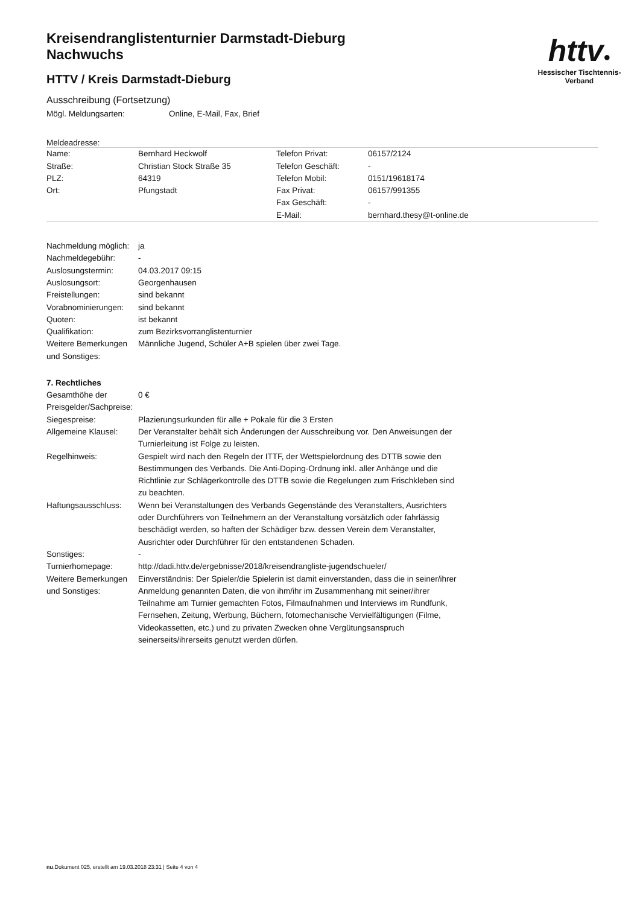httv●
Hessischer Tischtennis-Verband
Kreisendranglistenturnier Darmstadt-Dieburg
Nachwuchs
HTTV / Kreis Darmstadt-Dieburg
Ausschreibung (Fortsetzung)
| Mögl. Meldungsarten: | Online, E-Mail, Fax, Brief |
Meldeadresse:
| Name: | Bernhard Heckwolf | Telefon Privat: | 06157/2124 |
| Straße: | Christian Stock Straße 35 | Telefon Geschäft: | - |
| PLZ: | 64319 | Telefon Mobil: | 0151/19618174 |
| Ort: | Pfungstadt | Fax Privat: | 06157/991355 |
| | | Fax Geschäft: | - |
| | | E-Mail: | bernhard.thesy@t-online.de |
| Nachmeldung möglich: | ja |
| Nachmeldegebühr: | - |
| Auslosungstermin: | 04.03.2017 09:15 |
| Auslosungsort: | Georgenhausen |
| Freistellungen: | sind bekannt |
| Vorabnominierungen: | sind bekannt |
| Quoten: | ist bekannt |
| Qualifikation: | zum Bezirksvorranglistenturnier |
| Weitere Bemerkungen und Sonstiges: | Männliche Jugend, Schüler A+B spielen über zwei Tage. |
7. Rechtliches
| Gesamthöhe der Preisgelder/Sachpreise: | 0 € |
| Siegespreise: | Plazierungsurkunden für alle + Pokale für die 3 Ersten |
| Allgemeine Klausel: | Der Veranstalter behält sich Änderungen der Ausschreibung vor. Den Anweisungen der Turnierleitung ist Folge zu leisten. |
| Regelhinweis: | Gespielt wird nach den Regeln der ITTF, der Wettspielordnung des DTTB sowie den Bestimmungen des Verbands. Die Anti-Doping-Ordnung inkl. aller Anhänge und die Richtlinie zur Schlägerkontrolle des DTTB sowie die Regelungen zum Frischkleben sind zu beachten. |
| Haftungsausschluss: | Wenn bei Veranstaltungen des Verbands Gegenstände des Veranstalters, Ausrichters oder Durchführers von Teilnehmern an der Veranstaltung vorsätzlich oder fahrlässig beschädigt werden, so haften der Schädiger bzw. dessen Verein dem Veranstalter, Ausrichter oder Durchführer für den entstandenen Schaden. |
| Sonstiges: | - |
| Turnierhomepage: | http://dadi.httv.de/ergebnisse/2018/kreisendrangliste-jugendschueler/ |
| Weitere Bemerkungen und Sonstiges: | Einverständnis: Der Spieler/die Spielerin ist damit einverstanden, dass die in seiner/ihrer Anmeldung genannten Daten, die von ihm/ihr im Zusammenhang mit seiner/ihrer Teilnahme am Turnier gemachten Fotos, Filmaufnahmen und Interviews im Rundfunk, Fernsehen, Zeitung, Werbung, Büchern, fotomechanische Vervielfältigungen (Filme, Videokassetten, etc.) und zu privaten Zwecken ohne Vergütungsanspruch seinerseits/ihrerseits genutzt werden dürfen. |
nu.Dokument 025, erstellt am 19.03.2018 23:31 | Seite 4 von 4